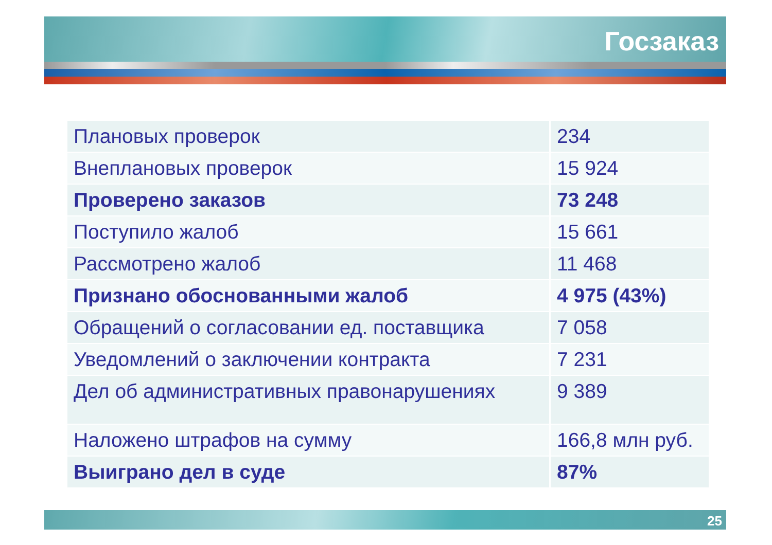Госзаказ
| Плановых проверок | 234 |
| Внеплановых проверок | 15 924 |
| Проверено заказов | 73 248 |
| Поступило жалоб | 15 661 |
| Рассмотрено жалоб | 11 468 |
| Признано обоснованными жалоб | 4 975 (43%) |
| Обращений о согласовании ед. поставщика | 7 058 |
| Уведомлений о заключении контракта | 7 231 |
| Дел об административных правонарушениях | 9 389 |
| Наложено штрафов на сумму | 166,8 млн руб. |
| Выиграно дел в суде | 87% |
25